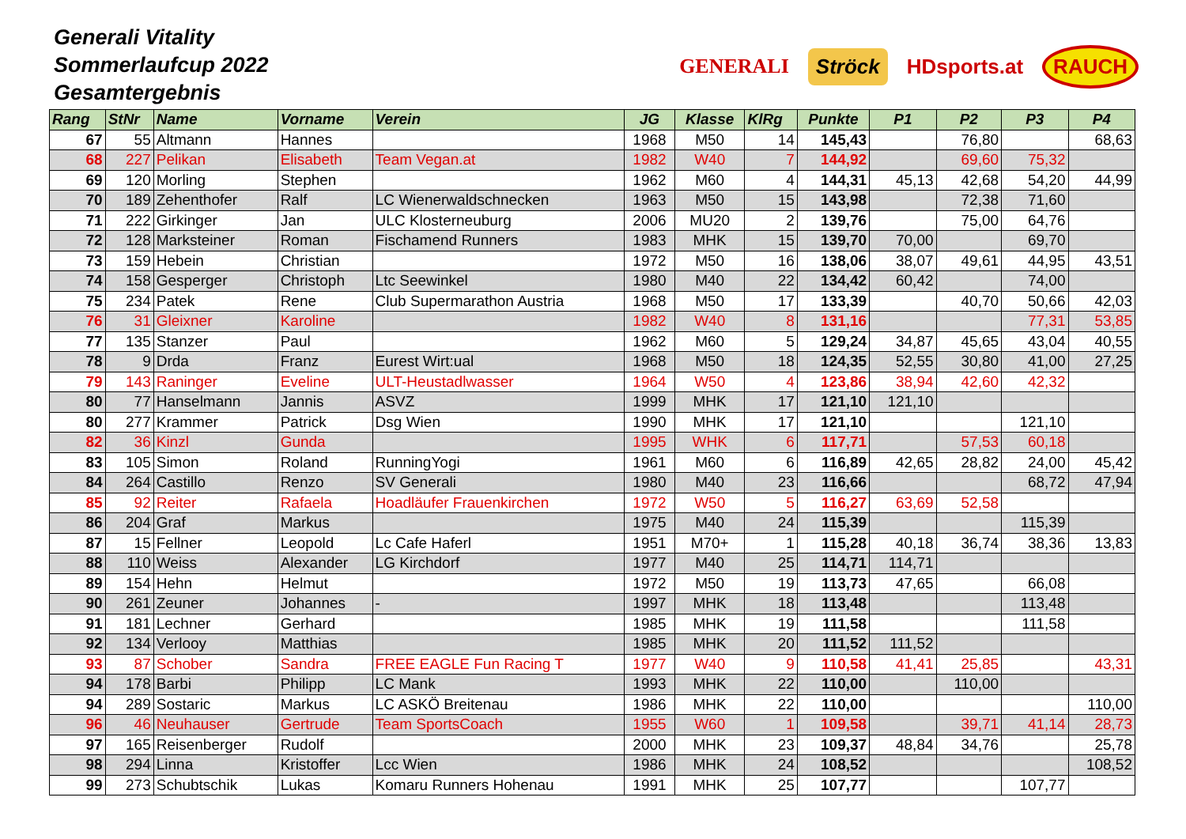Generali Vitality
Sommerlaufcup 2022
Gesamtergebnis
GENERALI Ströck HDsports.at RAUCH
| Rang | StNr | Name | Vorname | Verein | JG | Klasse | KlRg | Punkte | P1 | P2 | P3 | P4 |
| --- | --- | --- | --- | --- | --- | --- | --- | --- | --- | --- | --- | --- |
| 67 | 55 | Altmann | Hannes | | 1968 | M50 | 14 | 145,43 | | 76,80 | | 68,63 |
| 68 | 227 | Pelikan | Elisabeth | Team Vegan.at | 1982 | W40 | 7 | 144,92 | | 69,60 | 75,32 | |
| 69 | 120 | Morling | Stephen | | 1962 | M60 | 4 | 144,31 | 45,13 | 42,68 | 54,20 | 44,99 |
| 70 | 189 | Zehenthofer | Ralf | LC Wienerwaldschnecken | 1963 | M50 | 15 | 143,98 | | 72,38 | 71,60 | |
| 71 | 222 | Girkinger | Jan | ULC Klosterneuburg | 2006 | MU20 | 2 | 139,76 | | 75,00 | 64,76 | |
| 72 | 128 | Marksteiner | Roman | Fischamend Runners | 1983 | MHK | 15 | 139,70 | 70,00 | | 69,70 | |
| 73 | 159 | Hebein | Christian | | 1972 | M50 | 16 | 138,06 | 38,07 | 49,61 | 44,95 | 43,51 |
| 74 | 158 | Gesperger | Christoph | Ltc Seewinkel | 1980 | M40 | 22 | 134,42 | 60,42 | | 74,00 | |
| 75 | 234 | Patek | Rene | Club Supermarathon Austria | 1968 | M50 | 17 | 133,39 | | 40,70 | 50,66 | 42,03 |
| 76 | 31 | Gleixner | Karoline | | 1982 | W40 | 8 | 131,16 | | | 77,31 | 53,85 |
| 77 | 135 | Stanzer | Paul | | 1962 | M60 | 5 | 129,24 | 34,87 | 45,65 | 43,04 | 40,55 |
| 78 | 9 | Drda | Franz | Eurest Wirt:ual | 1968 | M50 | 18 | 124,35 | 52,55 | 30,80 | 41,00 | 27,25 |
| 79 | 143 | Raninger | Eveline | ULT-Heustadlwasser | 1964 | W50 | 4 | 123,86 | 38,94 | 42,60 | 42,32 | |
| 80 | 77 | Hanselmann | Jannis | ASVZ | 1999 | MHK | 17 | 121,10 | 121,10 | | | |
| 80 | 277 | Krammer | Patrick | Dsg Wien | 1990 | MHK | 17 | 121,10 | | | 121,10 | |
| 82 | 36 | Kinzl | Gunda | | 1995 | WHK | 6 | 117,71 | | 57,53 | 60,18 | |
| 83 | 105 | Simon | Roland | RunningYogi | 1961 | M60 | 6 | 116,89 | 42,65 | 28,82 | 24,00 | 45,42 |
| 84 | 264 | Castillo | Renzo | SV Generali | 1980 | M40 | 23 | 116,66 | | | 68,72 | 47,94 |
| 85 | 92 | Reiter | Rafaela | Hoadläufer Frauenkirchen | 1972 | W50 | 5 | 116,27 | 63,69 | 52,58 | | |
| 86 | 204 | Graf | Markus | | 1975 | M40 | 24 | 115,39 | | | 115,39 | |
| 87 | 15 | Fellner | Leopold | Lc Cafe Haferl | 1951 | M70+ | 1 | 115,28 | 40,18 | 36,74 | 38,36 | 13,83 |
| 88 | 110 | Weiss | Alexander | LG Kirchdorf | 1977 | M40 | 25 | 114,71 | 114,71 | | | |
| 89 | 154 | Hehn | Helmut | | 1972 | M50 | 19 | 113,73 | 47,65 | | 66,08 | |
| 90 | 261 | Zeuner | Johannes | - | 1997 | MHK | 18 | 113,48 | | | 113,48 | |
| 91 | 181 | Lechner | Gerhard | | 1985 | MHK | 19 | 111,58 | | | 111,58 | |
| 92 | 134 | Verlooy | Matthias | | 1985 | MHK | 20 | 111,52 | 111,52 | | | |
| 93 | 87 | Schober | Sandra | FREE EAGLE Fun Racing T | 1977 | W40 | 9 | 110,58 | 41,41 | 25,85 | | 43,31 |
| 94 | 178 | Barbi | Philipp | LC Mank | 1993 | MHK | 22 | 110,00 | | 110,00 | | |
| 94 | 289 | Sostaric | Markus | LC ASKÖ Breitenau | 1986 | MHK | 22 | 110,00 | | | | 110,00 |
| 96 | 46 | Neuhauser | Gertrude | Team SportsCoach | 1955 | W60 | 1 | 109,58 | | 39,71 | 41,14 | 28,73 |
| 97 | 165 | Reisenberger | Rudolf | | 2000 | MHK | 23 | 109,37 | 48,84 | 34,76 | | 25,78 |
| 98 | 294 | Linna | Kristoffer | Lcc Wien | 1986 | MHK | 24 | 108,52 | | | | 108,52 |
| 99 | 273 | Schubtschik | Lukas | Komaru Runners Hohenau | 1991 | MHK | 25 | 107,77 | | | 107,77 | |